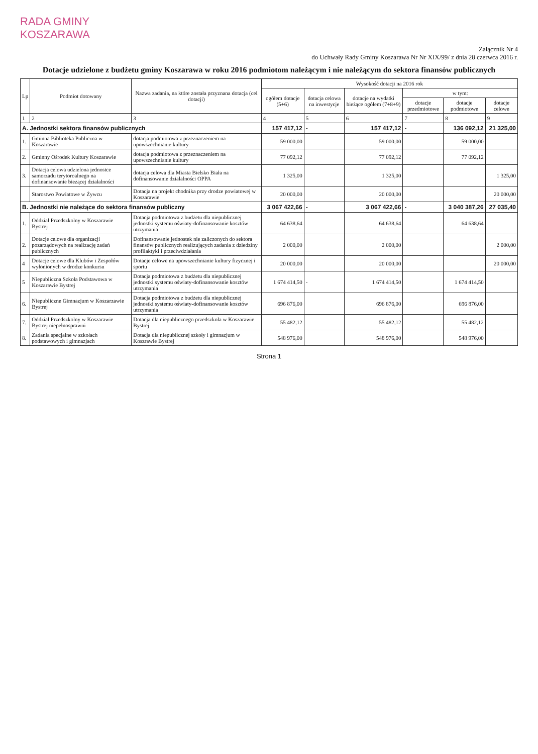RADA GMINY
KOSZARAWA
Załącznik Nr 4
do Uchwały Rady Gminy Koszarawa Nr Nr XIX/99/ z dnia 28 czerwca 2016 r.
Dotacje udzielone z budżetu gminy Koszarawa w roku 2016 podmiotom należącym i nie należącym do sektora finansów publicznych
| Lp | Podmiot dotowany | Nazwa zadania, na które została przyznana dotacja (cel dotacji) | Wysokość dotacji na 2016 rok | | | | | |
| --- | --- | --- | --- | --- | --- | --- | --- | --- |
| | | | ogółem dotacje (5+6) | dotacja celowa na inwestycje | dotacje na wydatki bieżące ogółem (7+8+9) | w tym: | | |
| | | | | | | dotacje przedmiotowe | dotacje podmiotowe | dotacje celowe |
| 1 | 2 | 3 | 4 | 5 | 6 | 7 | 8 | 9 |
| A. Jednostki sektora finansów publicznych | | | 157 417,12 | - | 157 417,12 | - | 136 092,12 | 21 325,00 |
| 1. | Gminna Biblioteka Publiczna w Koszarawie | dotacja podmiotowa z przeznaczeniem na upowszechnianie kultury | 59 000,00 | | 59 000,00 | | 59 000,00 | |
| 2. | Gminny Ośrodek Kultury Koszarawie | dotacja podmiotowa z przeznaczeniem na upowszechnianie kultury | 77 092,12 | | 77 092,12 | | 77 092,12 | |
| 3. | Dotacja celowa udzielona jednostce samorzadu terytoroalnego na dofinansowanie bieżącej działalności | dotacja celowa dla Miasta Bielsko Biała na dofinansowanie działalności OPPA | 1 325,00 | | 1 325,00 | | | 1 325,00 |
| | Starostwo Powiatowe w Żywcu | Dotacja na projekt chodnika przy drodze powiatowej w Koszarawie | 20 000,00 | | 20 000,00 | | | 20 000,00 |
| B. Jednostki nie należące do sektora finansów publiczny | | | 3 067 422,66 | - | 3 067 422,66 | - | 3 040 387,26 | 27 035,40 |
| 1. | Oddział Przedszkolny w Koszarawie Bystrej | Dotacja podmiotowa z budżetu dla niepublicznej jednostki systemu oświaty-dofinansowanie kosztów utrzymania | 64 638,64 | | 64 638,64 | | 64 638,64 | |
| 2. | Dotacje celowe dla organizacji pozarządowych na realizację zadań publicznych | Dofinansowanie jednostek nie zaliczonych do sektora finansów publicznych realizujących zadania z dziedziny profilaktyki i przeciwdziałania | 2 000,00 | | 2 000,00 | | | 2 000,00 |
| 4 | Dotacje celowe dla Klubów i Zespołów wyłonionych w drodze konkursu | Dotacje celowe na upowszechnianie kultury fizycznej i sportu | 20 000,00 | | 20 000,00 | | | 20 000,00 |
| 5 | Niepubliczna Szkoła Podstawowa w Koszarawie Bystrej | Dotacja podmiotowa z budżetu dla niepublicznej jednostki systemu oświaty-dofinansowanie kosztów utrzymania | 1 674 414,50 | - | 1 674 414,50 | | 1 674 414,50 | |
| 6. | Niepubliczne Gimnazjum w Koszarzawie Bystrej | Dotacja podmiotowa z budżetu dla niepublicznej jednostki systemu oświaty-dofinansowanie kosztów utrzymania | 696 876,00 | | 696 876,00 | | 696 876,00 | |
| 7. | Oddział Przedszkolny w Koszarawie Bystrej niepełnosprawni | Dotacja dla niepublicznego przedszkola w Koszarawie Bystrej | 55 482,12 | | 55 482,12 | | 55 482,12 | |
| 8. | Zadania specjalne w szkołach podstawowych i gimnazjach | Dotacja dla niepublicznej szkoły i gimnazjum w Koszrawie Bystrej | 548 976,00 | | 548 976,00 | | 548 976,00 | |
Strona 1